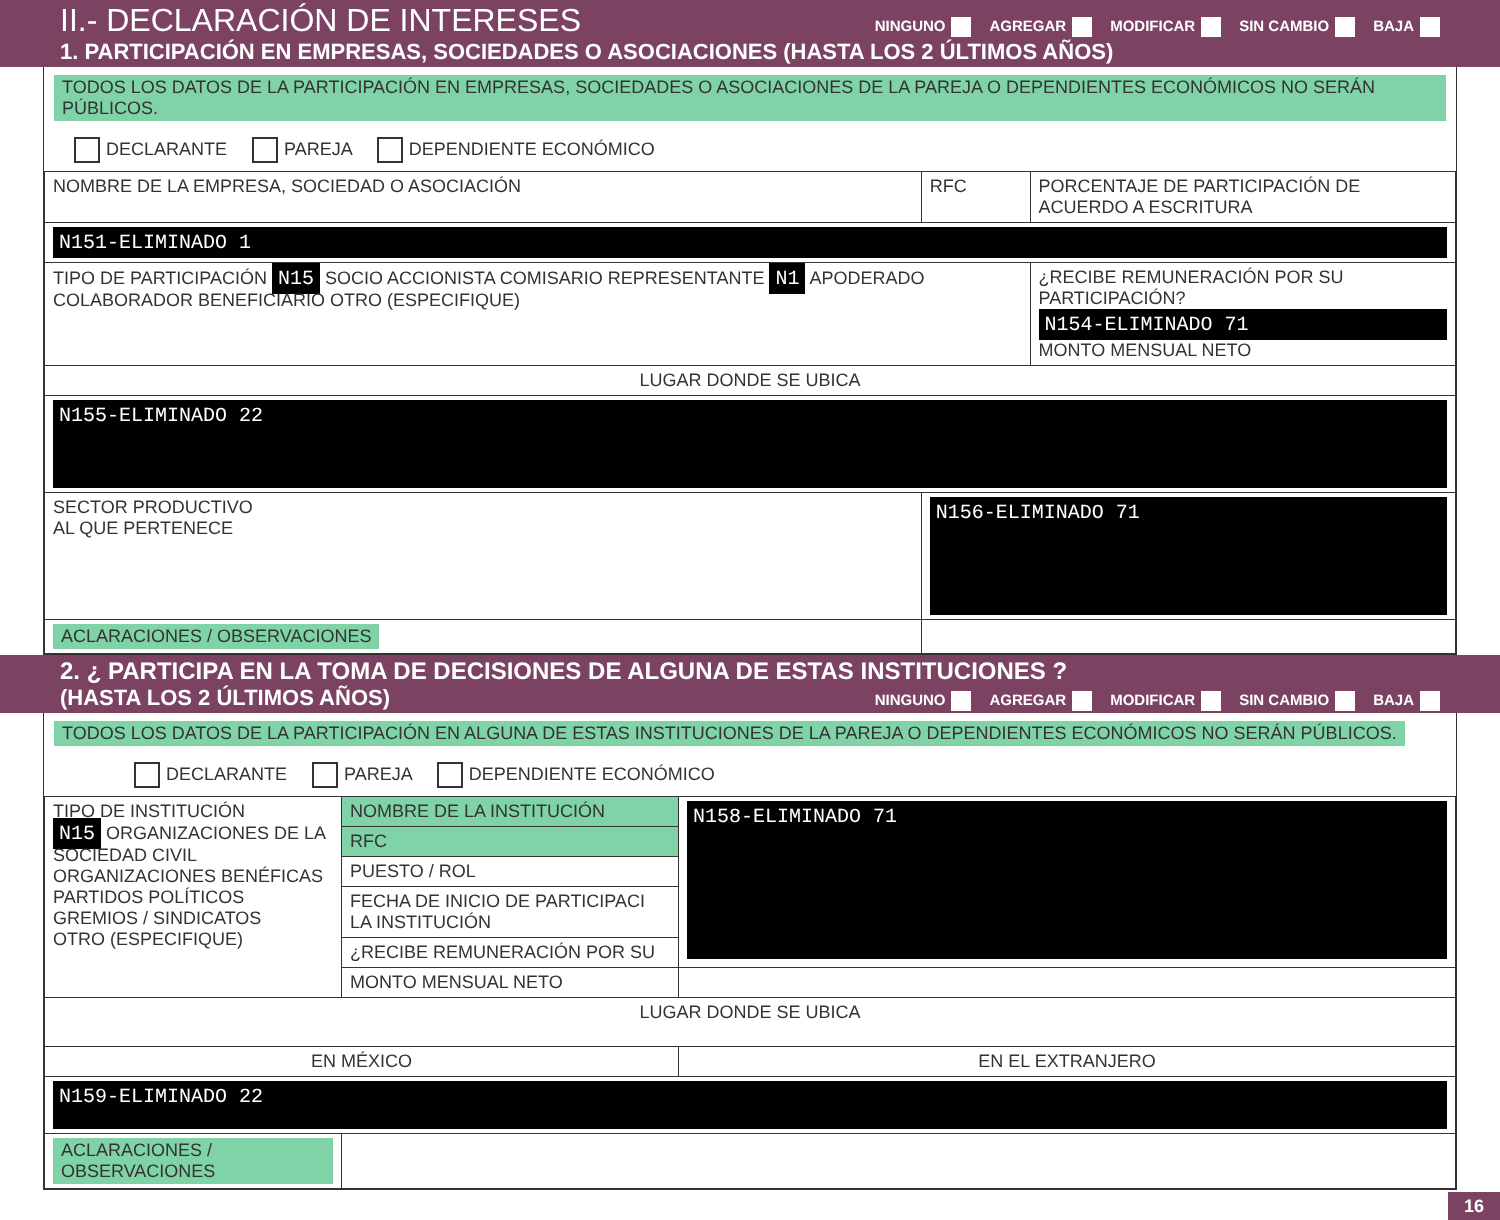II.- DECLARACIÓN DE INTERESES NINGUNO AGREGAR MODIFICAR SIN CAMBIO BAJA
1. PARTICIPACIÓN EN EMPRESAS, SOCIEDADES O ASOCIACIONES (HASTA LOS 2 ÚLTIMOS AÑOS)
TODOS LOS DATOS DE LA PARTICIPACIÓN EN EMPRESAS, SOCIEDADES O ASOCIACIONES DE LA PAREJA O DEPENDIENTES ECONÓMICOS NO SERÁN PÚBLICOS.
DECLARANTE PAREJA DEPENDIENTE ECONÓMICO
| NOMBRE DE LA EMPRESA, SOCIEDAD O ASOCIACIÓN | RFC | PORCENTAJE DE PARTICIPACIÓN DE ACUERDO A ESCRITURA |
| N151-ELIMINADO 1 | | |
| TIPO DE PARTICIPACIÓN N15 SOCIO ACCIONISTA COMISARIO REPRESENTANTE N1 APODERADO COLABORADOR BENEFICIARIO OTRO (ESPECIFIQUE) | | ¿RECIBE REMUNERACIÓN POR SU PARTICIPACIÓN? N154-ELIMINADO 71 MONTO MENSUAL NETO |
| LUGAR DONDE SE UBICA | | |
| N155-ELIMINADO 22 | | |
| SECTOR PRODUCTIVO AL QUE PERTENECE | N156-ELIMINADO 71 | |
| ACLARACIONES / OBSERVACIONES | | |
2. ¿ PARTICIPA EN LA TOMA DE DECISIONES DE ALGUNA DE ESTAS INSTITUCIONES ?
(HASTA LOS 2 ÚLTIMOS AÑOS) NINGUNO AGREGAR MODIFICAR SIN CAMBIO BAJA
TODOS LOS DATOS DE LA PARTICIPACIÓN EN ALGUNA DE ESTAS INSTITUCIONES DE LA PAREJA O DEPENDIENTES ECONÓMICOS NO SERÁN PÚBLICOS.
DECLARANTE PAREJA DEPENDIENTE ECONÓMICO
| TIPO DE INSTITUCIÓN N15 ORGANIZACIONES DE LA SOCIEDAD CIVIL ORGANIZACIONES BENÉFICAS PARTIDOS POLÍTICOS GREMIOS / SINDICATOS OTRO (ESPECIFIQUE) | NOMBRE DE LA INSTITUCIÓN | N158-ELIMINADO 71 |
| | RFC | |
| | PUESTO / ROL | |
| | FECHA DE INICIO DE PARTICIPACI LA INSTITUCIÓN | |
| | ¿RECIBE REMUNERACIÓN POR SU | |
| | MONTO MENSUAL NETO | |
| LUGAR DONDE SE UBICA | | |
| EN MÉXICO | | EN EL EXTRANJERO |
| N159-ELIMINADO 22 | | |
| ACLARACIONES / OBSERVACIONES | | |
16